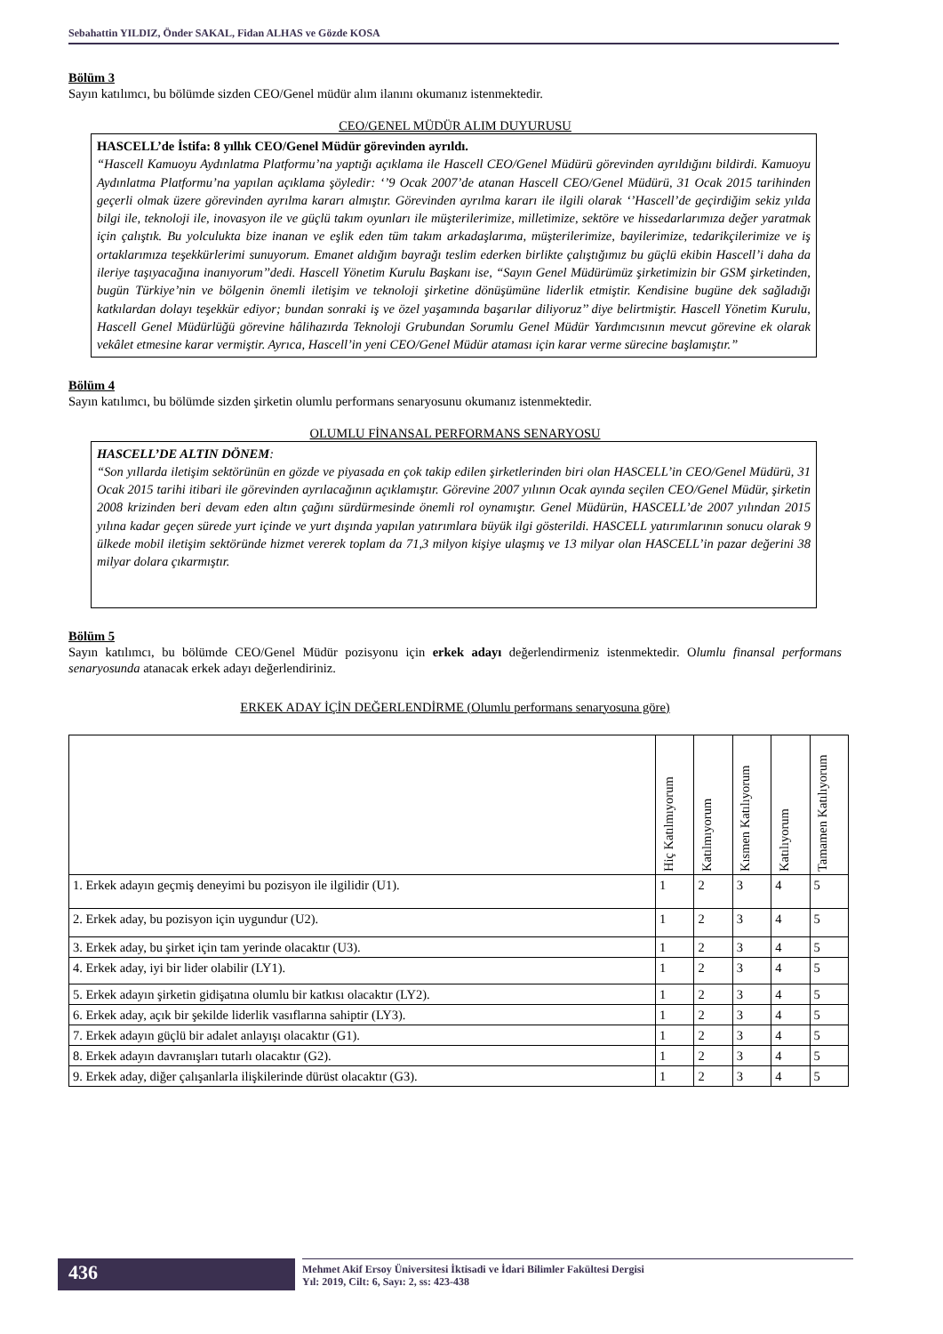Sebahattin YILDIZ, Önder SAKAL, Fidan ALHAS ve Gözde KOSA
Bölüm 3
Sayın katılımcı, bu bölümde sizden CEO/Genel müdür alım ilanını okumanız istenmektedir.
CEO/GENEL MÜDÜR ALIM DUYURUSU
HASCELL’de İstifa: 8 yıllık CEO/Genel Müdür görevinden ayrıldı.
“Hascell Kamuoyu Aydınlatma Platformu’na yaptığı açıklama ile Hascell CEO/Genel Müdürü görevinden ayrıldığını bildirdi. Kamuoyu Aydınlatma Platformu’na yapılan açıklama şöyledir: ‘’9 Ocak 2007’de atanan Hascell CEO/Genel Müdürü, 31 Ocak 2015 tarihinden geçerli olmak üzere görevinden ayrılma kararı almıştır. Görevinden ayrılma kararı ile ilgili olarak ‘’Hascell’de geçirdiğim sekiz yılda bilgi ile, teknoloji ile, inovasyon ile ve güçlü takım oyunları ile müşterilerimize, milletimize, sektöre ve hissedarlarımıza değer yaratmak için çalıştık. Bu yolculukta bize inanan ve eşlik eden tüm takım arkadaşlarıma, müşterilerimize, bayilerimize, tedarikçilerimize ve iş ortaklarımıza teşekkürlerimi sunuyorum. Emanet aldığım bayrağı teslim ederken birlikte çalıştığımız bu güçlü ekibin Hascell’i daha da ileriye taşıyacağına inanıyorum’’dedi. Hascell Yönetim Kurulu Başkanı ise, “Sayın Genel Müdürümüz şirketimizin bir GSM şirketinden, bugün Türkiye’nin ve bölgenin önemli iletişim ve teknoloji şirketine dönüşümüne liderlik etmiştir. Kendisine bugüne dek sağladığı katkılardan dolayı teşekkür ediyor; bundan sonraki iş ve özel yaşamında başarılar diliyoruz’’ diye belirtmiştir. Hascell Yönetim Kurulu, Hascell Genel Müdürlüğü görevine hâlihazırda Teknoloji Grubundan Sorumlu Genel Müdür Yardımcısının mevcut görevine ek olarak vekâlet etmesine karar vermiştir. Ayrıca, Hascell’in yeni CEO/Genel Müdür ataması için karar verme sürecine başlamıştır.”
Bölüm 4
Sayın katılımcı, bu bölümde sizden şirketin olumlu performans senaryosunu okumanız istenmektedir.
OLUMLU FİNANSAL PERFORMANS SENARYOSU
HASCELL’DE ALTIN DÖNEM:
“Son yıllarda iletişim sektörünün en gözde ve piyasada en çok takip edilen şirketlerinden biri olan HASCELL’in CEO/Genel Müdürü, 31 Ocak 2015 tarihi itibari ile görevinden ayrılacağının açıklamıştır. Görevine 2007 yılının Ocak ayında seçilen CEO/Genel Müdür, şirketin 2008 krizinden beri devam eden altın çağını sürdürmesinde önemli rol oynamıştır. Genel Müdürün, HASCELL’de 2007 yılından 2015 yılına kadar geçen sürede yurt içinde ve yurt dışında yapılan yatırımlara büyük ilgi gösterildi. HASCELL yatırımlarının sonucu olarak 9 ülkede mobil iletişim sektöründe hizmet vererek toplam da 71,3 milyon kişiye ulaşmış ve 13 milyar olan HASCELL’in pazar değerini 38 milyar dolara çıkarmıştır.
Bölüm 5
Sayın katılımcı, bu bölümde CEO/Genel Müdür pozisyonu için erkek adayı değerlendirmeniz istenmektedir. Olumlu finansal performans senaryosunda atanacak erkek adayı değerlendiriniz.
ERKEK ADAY İÇİN DEĞERLENDİRME (Olumlu performans senaryosuna göre)
| | Hiç Katılmıyorum | Katılmıyorum | Kısmen Katılıyorum | Katılıyorum | Tamamen Katılıyorum |
| --- | --- | --- | --- | --- | --- |
| 1. Erkek adayın geçmiş deneyimi bu pozisyon ile ilgilidir (U1). | 1 | 2 | 3 | 4 | 5 |
| 2. Erkek aday, bu pozisyon için uygundur (U2). | 1 | 2 | 3 | 4 | 5 |
| 3. Erkek aday, bu şirket için tam yerinde olacaktır (U3). | 1 | 2 | 3 | 4 | 5 |
| 4. Erkek aday, iyi bir lider olabilir (LY1). | 1 | 2 | 3 | 4 | 5 |
| 5. Erkek adayın şirketin gidişatına olumlu bir katkısı olacaktır (LY2). | 1 | 2 | 3 | 4 | 5 |
| 6. Erkek aday, açık bir şekilde liderlik vasıflarına sahiptir (LY3). | 1 | 2 | 3 | 4 | 5 |
| 7. Erkek adayın güçlü bir adalet anlayışı olacaktır (G1). | 1 | 2 | 3 | 4 | 5 |
| 8. Erkek adayın davranışları tutarlı olacaktır (G2). | 1 | 2 | 3 | 4 | 5 |
| 9. Erkek aday, diğer çalışanlarla ilişkilerinde dürüst olacaktır (G3). | 1 | 2 | 3 | 4 | 5 |
436
Mehmet Akif Ersoy Üniversitesi İktisadi ve İdari Bilimler Fakültesi Dergisi
Yıl: 2019, Cilt: 6, Sayı: 2, ss: 423-438